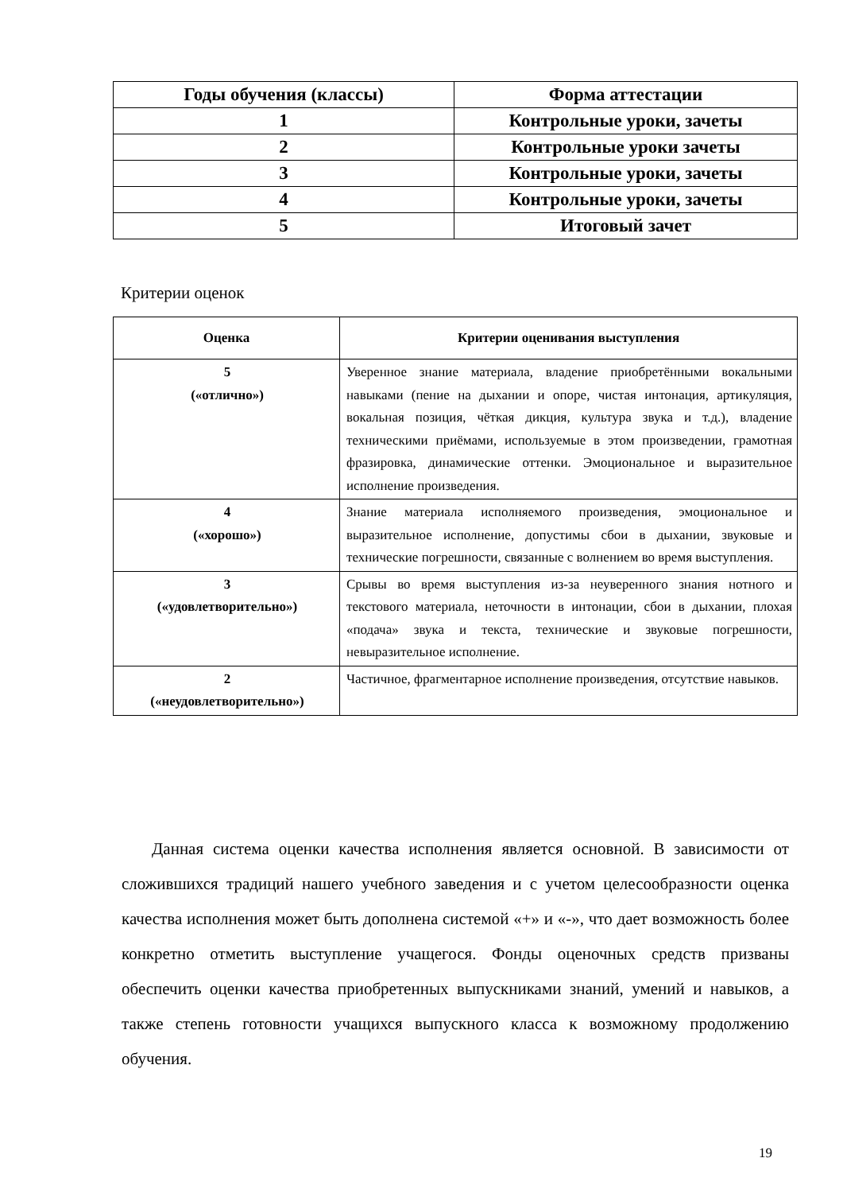| Годы обучения (классы) | Форма аттестации |
| --- | --- |
| 1 | Контрольные уроки, зачеты |
| 2 | Контрольные уроки зачеты |
| 3 | Контрольные уроки, зачеты |
| 4 | Контрольные уроки, зачеты |
| 5 | Итоговый зачет |
Критерии оценок
| Оценка | Критерии оценивания выступления |
| --- | --- |
| 5 («отлично») | Уверенное знание материала, владение приобретёнными вокальными навыками (пение на дыхании и опоре, чистая интонация, артикуляция, вокальная позиция, чёткая дикция, культура звука и т.д.), владение техническими приёмами, используемые в этом произведении, грамотная фразировка, динамические оттенки. Эмоциональное и выразительное исполнение произведения. |
| 4 («хорошо») | Знание материала исполняемого произведения, эмоциональное и выразительное исполнение, допустимы сбои в дыхании, звуковые и технические погрешности, связанные с волнением во время выступления. |
| 3 («удовлетворительно») | Срывы во время выступления из-за неуверенного знания нотного и текстового материала, неточности в интонации, сбои в дыхании, плохая «подача» звука и текста, технические и звуковые погрешности, невыразительное исполнение. |
| 2 («неудовлетворительно») | Частичное, фрагментарное исполнение произведения, отсутствие навыков. |
Данная система оценки качества исполнения является основной. В зависимости от сложившихся традиций нашего учебного заведения и с учетом целесообразности оценка качества исполнения может быть дополнена системой «+» и «-», что дает возможность более конкретно отметить выступление учащегося. Фонды оценочных средств призваны обеспечить оценки качества приобретенных выпускниками знаний, умений и навыков, а также степень готовности учащихся выпускного класса к возможному продолжению обучения.
19